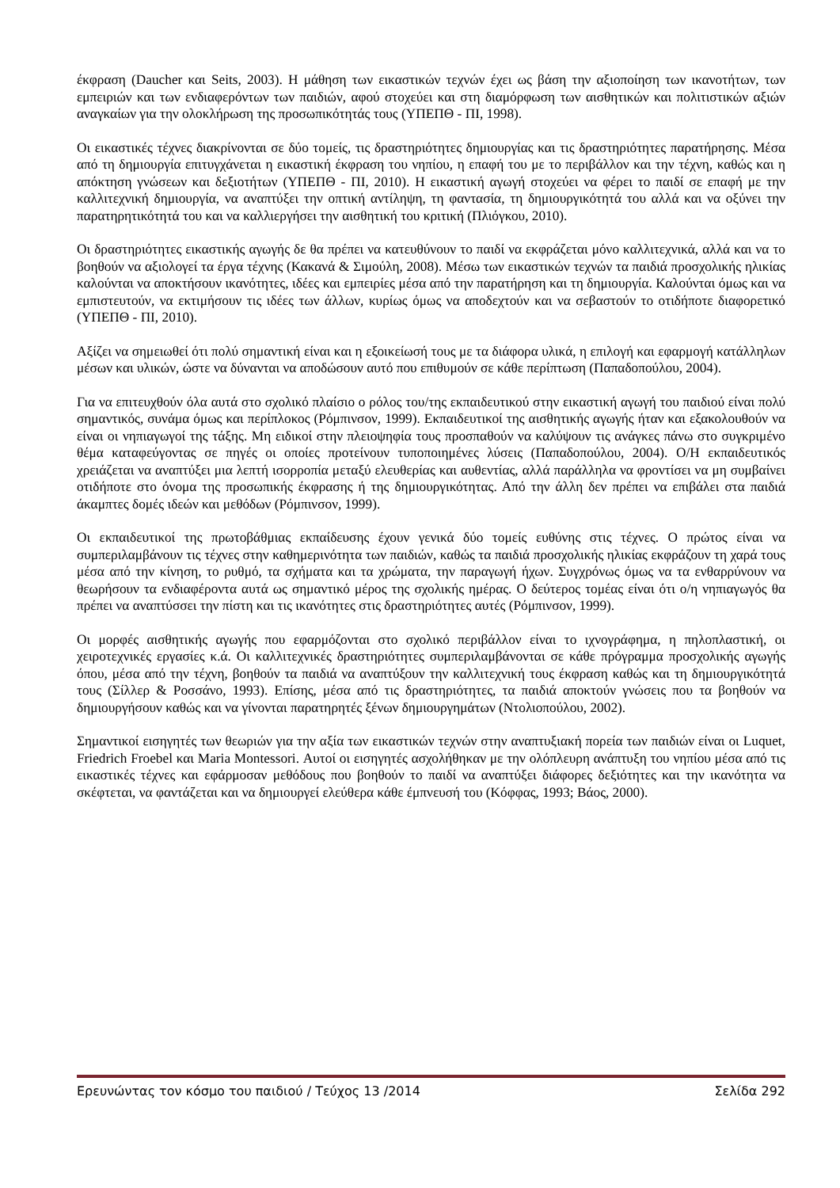έκφραση (Daucher και Seits, 2003). Η μάθηση των εικαστικών τεχνών έχει ως βάση την αξιοποίηση των ικανοτήτων, των εμπειριών και των ενδιαφερόντων των παιδιών, αφού στοχεύει και στη διαμόρφωση των αισθητικών και πολιτιστικών αξιών αναγκαίων για την ολοκλήρωση της προσωπικότητάς τους (ΥΠΕΠΘ - ΠΙ, 1998).
Οι εικαστικές τέχνες διακρίνονται σε δύο τομείς, τις δραστηριότητες δημιουργίας και τις δραστηριότητες παρατήρησης. Μέσα από τη δημιουργία επιτυγχάνεται η εικαστική έκφραση του νηπίου, η επαφή του με το περιβάλλον και την τέχνη, καθώς και η απόκτηση γνώσεων και δεξιοτήτων (ΥΠΕΠΘ - ΠΙ, 2010). Η εικαστική αγωγή στοχεύει να φέρει το παιδί σε επαφή με την καλλιτεχνική δημιουργία, να αναπτύξει την οπτική αντίληψη, τη φαντασία, τη δημιουργικότητά του αλλά και να οξύνει την παρατηρητικότητά του και να καλλιεργήσει την αισθητική του κριτική (Πλιόγκου, 2010).
Οι δραστηριότητες εικαστικής αγωγής δε θα πρέπει να κατευθύνουν το παιδί να εκφράζεται μόνο καλλιτεχνικά, αλλά και να το βοηθούν να αξιολογεί τα έργα τέχνης (Κακανά & Σιμούλη, 2008). Μέσω των εικαστικών τεχνών τα παιδιά προσχολικής ηλικίας καλούνται να αποκτήσουν ικανότητες, ιδέες και εμπειρίες μέσα από την παρατήρηση και τη δημιουργία. Καλούνται όμως και να εμπιστευτούν, να εκτιμήσουν τις ιδέες των άλλων, κυρίως όμως να αποδεχτούν και να σεβαστούν το οτιδήποτε διαφορετικό (ΥΠΕΠΘ - ΠΙ, 2010).
Αξίζει να σημειωθεί ότι πολύ σημαντική είναι και η εξοικείωσή τους με τα διάφορα υλικά, η επιλογή και εφαρμογή κατάλληλων μέσων και υλικών, ώστε να δύνανται να αποδώσουν αυτό που επιθυμούν σε κάθε περίπτωση (Παπαδοπούλου, 2004).
Για να επιτευχθούν όλα αυτά στο σχολικό πλαίσιο ο ρόλος του/της εκπαιδευτικού στην εικαστική αγωγή του παιδιού είναι πολύ σημαντικός, συνάμα όμως και περίπλοκος (Ρόμπινσον, 1999). Εκπαιδευτικοί της αισθητικής αγωγής ήταν και εξακολουθούν να είναι οι νηπιαγωγοί της τάξης. Μη ειδικοί στην πλειοψηφία τους προσπαθούν να καλύψουν τις ανάγκες πάνω στο συγκριμένο θέμα καταφεύγοντας σε πηγές οι οποίες προτείνουν τυποποιημένες λύσεις (Παπαδοπούλου, 2004). Ο/Η εκπαιδευτικός χρειάζεται να αναπτύξει μια λεπτή ισορροπία μεταξύ ελευθερίας και αυθεντίας, αλλά παράλληλα να φροντίσει να μη συμβαίνει οτιδήποτε στο όνομα της προσωπικής έκφρασης ή της δημιουργικότητας. Από την άλλη δεν πρέπει να επιβάλει στα παιδιά άκαμπτες δομές ιδεών και μεθόδων (Ρόμπινσον, 1999).
Οι εκπαιδευτικοί της πρωτοβάθμιας εκπαίδευσης έχουν γενικά δύο τομείς ευθύνης στις τέχνες. Ο πρώτος είναι να συμπεριλαμβάνουν τις τέχνες στην καθημερινότητα των παιδιών, καθώς τα παιδιά προσχολικής ηλικίας εκφράζουν τη χαρά τους μέσα από την κίνηση, το ρυθμό, τα σχήματα και τα χρώματα, την παραγωγή ήχων. Συγχρόνως όμως να τα ενθαρρύνουν να θεωρήσουν τα ενδιαφέροντα αυτά ως σημαντικό μέρος της σχολικής ημέρας. Ο δεύτερος τομέας είναι ότι ο/η νηπιαγωγός θα πρέπει να αναπτύσσει την πίστη και τις ικανότητες στις δραστηριότητες αυτές (Ρόμπινσον, 1999).
Οι μορφές αισθητικής αγωγής που εφαρμόζονται στο σχολικό περιβάλλον είναι το ιχνογράφημα, η πηλοπλαστική, οι χειροτεχνικές εργασίες κ.ά. Οι καλλιτεχνικές δραστηριότητες συμπεριλαμβάνονται σε κάθε πρόγραμμα προσχολικής αγωγής όπου, μέσα από την τέχνη, βοηθούν τα παιδιά να αναπτύξουν την καλλιτεχνική τους έκφραση καθώς και τη δημιουργικότητά τους (Σίλλερ & Ροσσάνο, 1993). Επίσης, μέσα από τις δραστηριότητες, τα παιδιά αποκτούν γνώσεις που τα βοηθούν να δημιουργήσουν καθώς και να γίνονται παρατηρητές ξένων δημιουργημάτων (Ντολιοπούλου, 2002).
Σημαντικοί εισηγητές των θεωριών για την αξία των εικαστικών τεχνών στην αναπτυξιακή πορεία των παιδιών είναι οι Luquet, Friedrich Froebel και Maria Montessori. Αυτοί οι εισηγητές ασχολήθηκαν με την ολόπλευρη ανάπτυξη του νηπίου μέσα από τις εικαστικές τέχνες και εφάρμοσαν μεθόδους που βοηθούν το παιδί να αναπτύξει διάφορες δεξιότητες και την ικανότητα να σκέφτεται, να φαντάζεται και να δημιουργεί ελεύθερα κάθε έμπνευσή του (Κόφφας, 1993; Βάος, 2000).
Ερευνώντας τον κόσμο του παιδιού / Τεύχος 13 /2014 Σελίδα 292